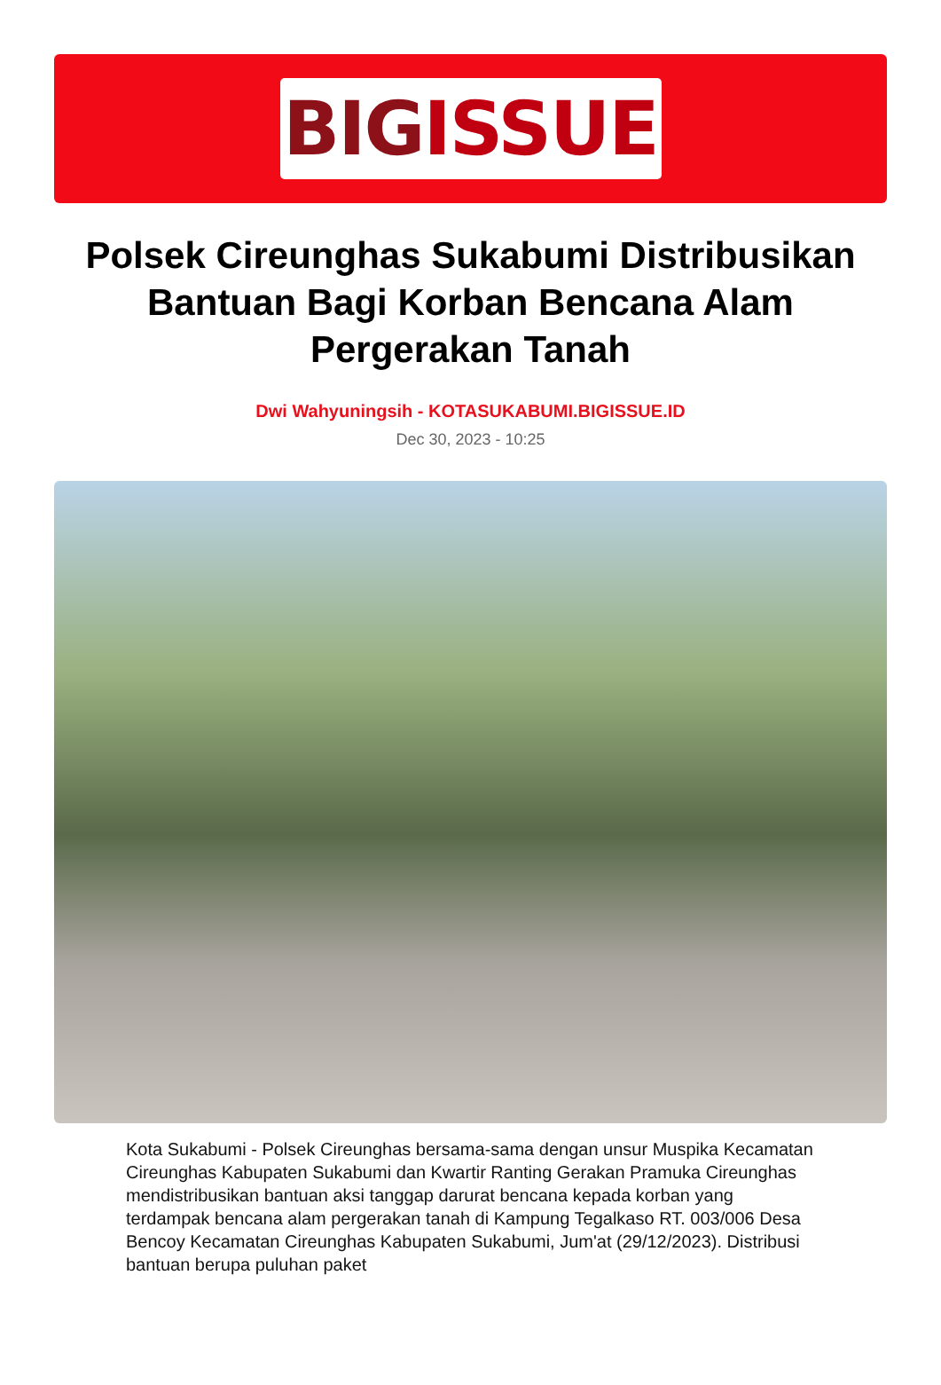BIG ISSUE
Polsek Cireunghas Sukabumi Distribusikan Bantuan Bagi Korban Bencana Alam Pergerakan Tanah
Dwi Wahyuningsih - KOTASUKABUMI.BIGISSUE.ID
Dec 30, 2023 - 10:25
Kota Sukabumi - Polsek Cireunghas bersama-sama dengan unsur Muspika Kecamatan Cireunghas Kabupaten Sukabumi dan Kwartir Ranting Gerakan Pramuka Cireunghas mendistribusikan bantuan aksi tanggap darurat bencana kepada korban yang terdampak bencana alam pergerakan tanah di Kampung Tegalkaso RT. 003/006 Desa Bencoy Kecamatan Cireunghas Kabupaten Sukabumi, Jum'at (29/12/2023). Distribusi bantuan berupa puluhan paket